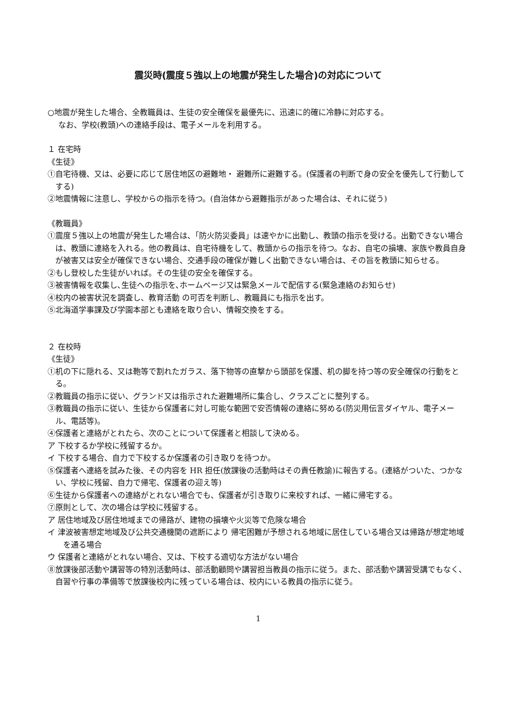震災時(震度５強以上の地震が発生した場合)の対応について
○地震が発生した場合、全教職員は、生徒の安全確保を最優先に、迅速に的確に冷静に対応する。
なお、学校(教頭)への連絡手段は、電子メールを利用する。
１ 在宅時
《生徒》
①自宅待機、又は、必要に応じて居住地区の避難地・ 避難所に避難する。(保護者の判断で身の安全を優先して行動してする)
②地震情報に注意し、学校からの指示を待つ。(自治体から避難指示があった場合は、それに従う)
《教職員》
①震度５強以上の地震が発生した場合は、「防火防災委員」は速やかに出勤し、教頭の指示を受ける。出勤できない場合は、教頭に連絡を入れる。他の教員は、自宅待機をして、教頭からの指示を待つ。なお、自宅の損壊、家族や教員自身が被害又は安全が確保できない場合、交通手段の確保が難しく出勤できない場合は、その旨を教頭に知らせる。
②もし登校した生徒がいれば。その生徒の安全を確保する。
③被害情報を収集し､生徒への指示を､ホームページ又は緊急メールで配信する(緊急連絡のお知らせ)
④校内の被害状況を調査し、教育活動 の可否を判断し、教職員にも指示を出す。
⑤北海道学事課及び学園本部とも連絡を取り合い、情報交換をする。
２ 在校時
《生徒》
①机の下に隠れる、又は鞄等で割れたガラス、落下物等の直撃から頭部を保護、机の脚を持つ等の安全確保の行動をとる。
②教職員の指示に従い、グランド又は指示された避難場所に集合し、クラスごとに整列する。
③教職員の指示に従い、生徒から保護者に対し可能な範囲で安否情報の連絡に努める(防災用伝言ダイヤル、電子メール、電話等)。
④保護者と連絡がとれたら、次のことについて保護者と相談して決める。
ア 下校するか学校に残留するか。
イ 下校する場合、自力で下校するか保護者の引き取りを待つか。
⑤保護者へ連絡を試みた後、その内容を HR 担任(放課後の活動時はその責任教諭)に報告する。(連絡がついた、つかない、学校に残留、自力で帰宅、保護者の迎え等)
⑥生徒から保護者への連絡がとれない場合でも、保護者が引き取りに来校すれば、一緒に帰宅する。
⑦原則として、次の場合は学校に残留する。
ア 居住地域及び居住地域までの帰路が、建物の損壊や火災等で危険な場合
イ 津波被害想定地域及び公共交通機関の遮断により 帰宅困難が予想される地域に居住している場合又は帰路が想定地域を通る場合
ウ 保護者と連絡がとれない場合、又は、下校する適切な方法がない場合
⑧放課後部活動や講習等の特別活動時は、部活動顧問や講習担当教員の指示に従う。また、部活動や講習受講でもなく、自習や行事の準備等で放課後校内に残っている場合は、校内にいる教員の指示に従う。
1